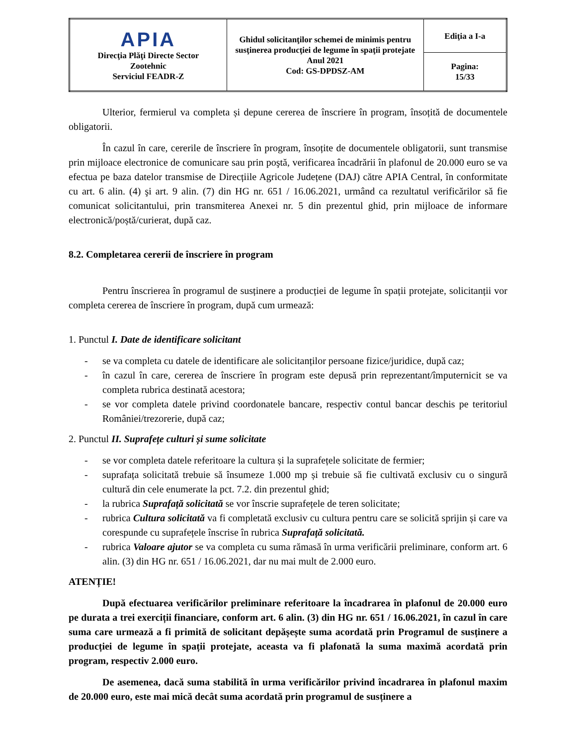| APIA Direcţia Plăţi Directe Sector Zootehnic Serviciul FEADR-Z | Ghidul solicitanţilor schemei de minimis pentru susţinerea producţiei de legume în spaţii protejate Anul 2021 Cod: GS-DPDSZ-AM | Ediţia a I-a |
| | | Pagina: 15/33 |
Ulterior, fermierul va completa și depune cererea de înscriere în program, însoțită de documentele obligatorii.
În cazul în care, cererile de înscriere în program, însoțite de documentele obligatorii, sunt transmise prin mijloace electronice de comunicare sau prin poştă, verificarea încadrării în plafonul de 20.000 euro se va efectua pe baza datelor transmise de Direcțiile Agricole Județene (DAJ) către APIA Central, în conformitate cu art. 6 alin. (4) şi art. 9 alin. (7) din HG nr. 651 / 16.06.2021, urmând ca rezultatul verificărilor să fie comunicat solicitantului, prin transmiterea Anexei nr. 5 din prezentul ghid, prin mijloace de informare electronică/poștă/curierat, după caz.
8.2. Completarea cererii de înscriere în program
Pentru înscrierea în programul de susținere a producției de legume în spații protejate, solicitanții vor completa cererea de înscriere în program, după cum urmează:
1. Punctul I. Date de identificare solicitant
- se va completa cu datele de identificare ale solicitanților persoane fizice/juridice, după caz;
- în cazul în care, cererea de înscriere în program este depusă prin reprezentant/împuternicit se va completa rubrica destinată acestora;
- se vor completa datele privind coordonatele bancare, respectiv contul bancar deschis pe teritoriul României/trezorerie, după caz;
2. Punctul II. Suprafețe culturi și sume solicitate
- se vor completa datele referitoare la cultura și la suprafețele solicitate de fermier;
- suprafața solicitată trebuie să însumeze 1.000 mp și trebuie să fie cultivată exclusiv cu o singură cultură din cele enumerate la pct. 7.2. din prezentul ghid;
- la rubrica Suprafață solicitată se vor înscrie suprafețele de teren solicitate;
- rubrica Cultura solicitată va fi completată exclusiv cu cultura pentru care se solicită sprijin și care va corespunde cu suprafețele înscrise în rubrica Suprafață solicitată.
- rubrica Valoare ajutor se va completa cu suma rămasă în urma verificării preliminare, conform art. 6 alin. (3) din HG nr. 651 / 16.06.2021, dar nu mai mult de 2.000 euro.
ATENȚIE!
După efectuarea verificărilor preliminare referitoare la încadrarea în plafonul de 20.000 euro pe durata a trei exerciții financiare, conform art. 6 alin. (3) din HG nr. 651 / 16.06.2021, în cazul în care suma care urmează a fi primită de solicitant depășește suma acordată prin Programul de susținere a producției de legume în spații protejate, aceasta va fi plafonată la suma maximă acordată prin program, respectiv 2.000 euro.
De asemenea, dacă suma stabilită în urma verificărilor privind încadrarea în plafonul maxim de 20.000 euro, este mai mică decât suma acordată prin programul de susținere a